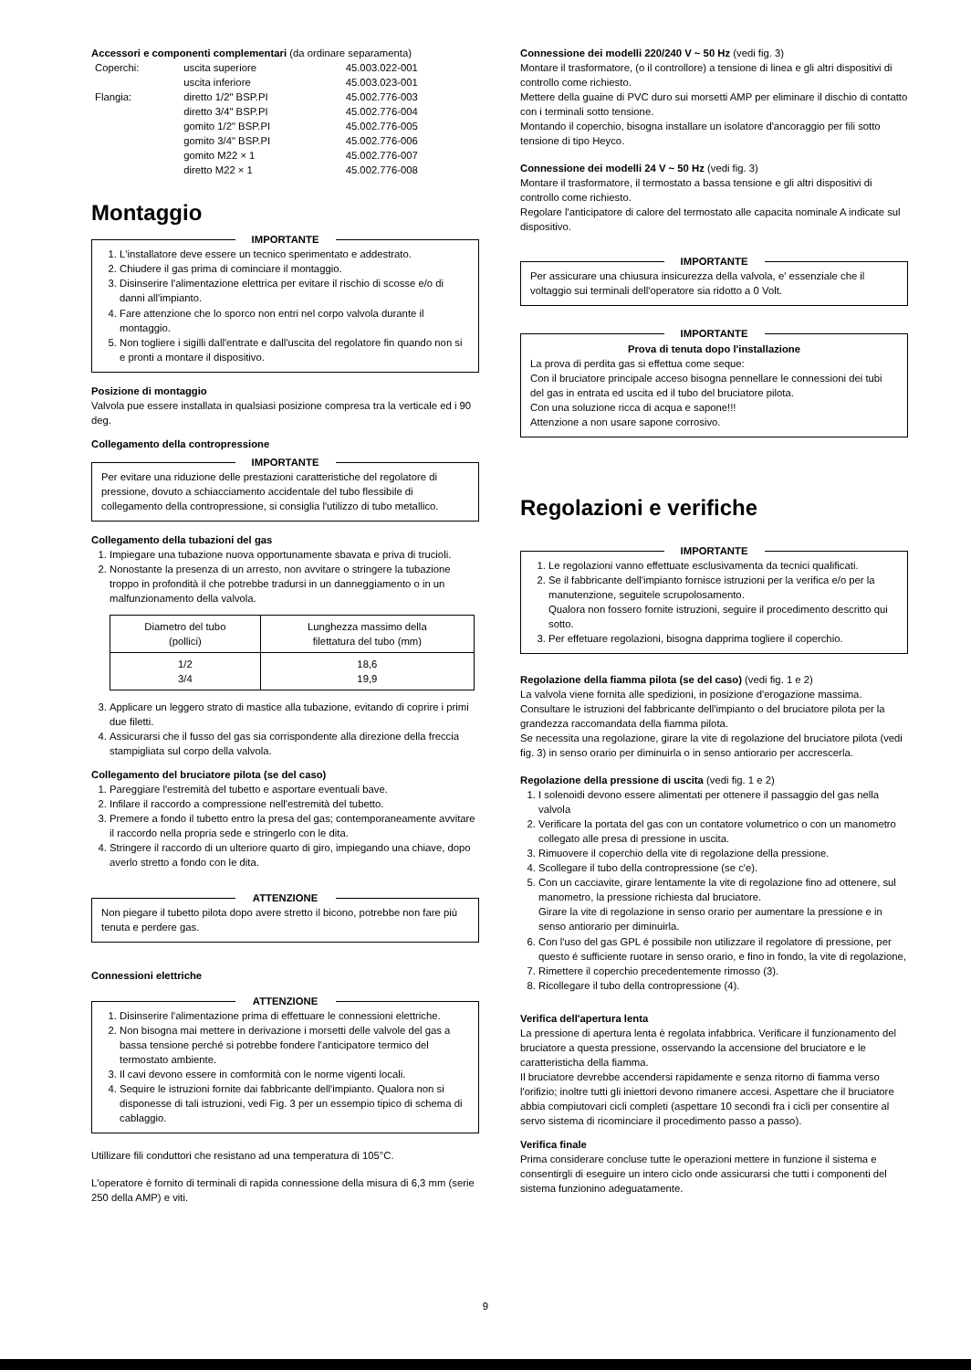Accessori e componenti complementari (da ordinare separamenta)
| Coperchi: | uscita superiore | 45.003.022-001 |
| | uscita inferiore | 45.003.023-001 |
| Flangia: | diretto 1/2" BSP.PI | 45.002.776-003 |
| | diretto 3/4" BSP.PI | 45.002.776-004 |
| | gomito 1/2" BSP.PI | 45.002.776-005 |
| | gomito 3/4" BSP.PI | 45.002.776-006 |
| | gomito M22 × 1 | 45.002.776-007 |
| | diretto M22 × 1 | 45.002.776-008 |
Montaggio
IMPORTANTE
1. L'installatore deve essere un tecnico sperimentato e addestrato.
2. Chiudere il gas prima di cominciare il montaggio.
3. Disinserire l'alimentazione elettrica per evitare il rischio di scosse e/o di danni all'impianto.
4. Fare attenzione che lo sporco non entri nel corpo valvola durante il montaggio.
5. Non togliere i sigilli dall'entrate e dall'uscita del regolatore fin quando non si e pronti a montare il dispositivo.
Posizione di montaggio
Valvola pue essere installata in qualsiasi posizione compresa tra la verticale ed i 90 deg.
Collegamento della contropressione
IMPORTANTE
Per evitare una riduzione delle prestazioni caratteristiche del regolatore di pressione, dovuto a schiacciamento accidentale del tubo flessibile di collegamento della contropressione, si consiglia l'utilizzo di tubo metallico.
Collegamento della tubazioni del gas
1. Impiegare una tubazione nuova opportunamente sbavata e priva di trucioli.
2. Nonostante la presenza di un arresto, non avvitare o stringere la tubazione troppo in profondità il che potrebbe tradursi in un danneggiamento o in un malfunzionamento della valvola.
| Diametro del tubo (pollici) | Lunghezza massimo della filettatura del tubo (mm) |
| --- | --- |
| 1/2 3/4 | 18,6 19,9 |
3. Applicare un leggero strato di mastice alla tubazione, evitando di coprire i primi due filetti.
4. Assicurarsi che il fusso del gas sia corrispondente alla direzione della freccia stampigliata sul corpo della valvola.
Collegamento del bruciatore pilota (se del caso)
1. Pareggiare l'estremità del tubetto e asportare eventuali bave.
2. Infilare il raccordo a compressione nell'estremità del tubetto.
3. Premere a fondo il tubetto entro la presa del gas; contemporaneamente avvitare il raccordo nella propria sede e stringerlo con le dita.
4. Stringere il raccordo di un ulteriore quarto di giro, impiegando una chiave, dopo averlo stretto a fondo con le dita.
ATTENZIONE
Non piegare il tubetto pilota dopo avere stretto il bicono, potrebbe non fare più tenuta e perdere gas.
Connessioni elettriche
ATTENZIONE
1. Disinserire l'alimentazione prima di effettuare le connessioni elettriche.
2. Non bisogna mai mettere in derivazione i morsetti delle valvole del gas a bassa tensione perché si potrebbe fondere l'anticipatore termico del termostato ambiente.
3. Il cavi devono essere in comformità con le norme vigenti locali.
4. Sequire le istruzioni fornite dai fabbricante dell'impianto. Qualora non si disponesse di tali istruzioni, vedi Fig. 3 per un essempio tipico di schema di cablaggio.
Utillizare fili conduttori che resistano ad una temperatura di 105°C.
L'operatore è fornito di terminali di rapida connessione della misura di 6,3 mm (serie 250 della AMP) e viti.
Connessione dei modelli 220/240 V ~ 50 Hz (vedi fig. 3)
Montare il trasformatore, (o il controllore) a tensione di linea e gli altri dispositivi di controllo come richiesto.
Mettere della guaine di PVC duro sui morsetti AMP per eliminare il dischio di contatto con i terminali sotto tensione.
Montando il coperchio, bisogna installare un isolatore d'ancoraggio per fili sotto tensione di tipo Heyco.
Connessione dei modelli 24 V ~ 50 Hz (vedi fig. 3)
Montare il trasformatore, il termostato a bassa tensione e gli altri dispositivi di controllo come richiesto.
Regolare l'anticipatore di calore del termostato alle capacita nominale A indicate sul dispositivo.
IMPORTANTE
Per assicurare una chiusura insicurezza della valvola, e' essenziale che il voltaggio sui terminali dell'operatore sia ridotto a 0 Volt.
IMPORTANTE
Prova di tenuta dopo l'installazione
La prova di perdita gas si effettua come seque:
Con il bruciatore principale acceso bisogna pennellare le connessioni dei tubi del gas in entrata ed uscita ed il tubo del bruciatore pilota.
Con una soluzione ricca di acqua e sapone!!!
Attenzione a non usare sapone corrosivo.
Regolazioni e verifiche
IMPORTANTE
1. Le regolazioni vanno effettuate esclusivamenta da tecnici qualificati.
2. Se il fabbricante dell'impianto fornisce istruzioni per la verifica e/o per la manutenzione, seguitele scrupolosamento.
Qualora non fossero fornite istruzioni, seguire il procedimento descritto qui sotto.
3. Per effetuare regolazioni, bisogna dapprima togliere il coperchio.
Regolazione della fiamma pilota (se del caso) (vedi fig. 1 e 2)
La valvola viene fornita alle spedizioni, in posizione d'erogazione massima.
Consultare le istruzioni del fabbricante dell'impianto o del bruciatore pilota per la grandezza raccomandata della fiamma pilota.
Se necessita una regolazione, girare la vite di regolazione del bruciatore pilota (vedi fig. 3) in senso orario per diminuirla o in senso antiorario per accrescerla.
Regolazione della pressione di uscita (vedi fig. 1 e 2)
1. I solenoidi devono essere alimentati per ottenere il passaggio del gas nella valvola
2. Verificare la portata del gas con un contatore volumetrico o con un manometro collegato alle presa di pressione in uscita.
3. Rimuovere il coperchio della vite di regolazione della pressione.
4. Scollegare il tubo della contropressione (se c'e).
5. Con un cacciavite, girare lentamente la vite di regolazione fino ad ottenere, sul manometro, la pressione richiesta dal bruciatore.
Girare la vite di regolazione in senso orario per aumentare la pressione e in senso antiorario per diminuirla.
6. Con l'uso del gas GPL é possibile non utilizzare il regolatore di pressione, per questo é sufficiente ruotare in senso orario, e fino in fondo, la vite di regolazione,
7. Rimettere il coperchio precedentemente rimosso (3).
8. Ricollegare il tubo della contropressione (4).
Verifica dell'apertura lenta
La pressione di apertura lenta è regolata infabbrica. Verificare il funzionamento del bruciatore a questa pressione, osservando la accensione del bruciatore e le caratteristicha della fiamma.
Il bruciatore devrebbe accendersi rapidamente e senza ritorno di fiamma verso l'orifizio; inoltre tutti gli iniettori devono rimanere accesi. Aspettare che il bruciatore abbia compiutovari cicli completi (aspettare 10 secondi fra i cicli per consentire al servo sistema di ricominciare il procedimento passo a passo).
Verifica finale
Prima considerare concluse tutte le operazioni mettere in funzione il sistema e consentirgli di eseguire un intero ciclo onde assicurarsi che tutti i componenti del sistema funzionino adeguatamente.
9